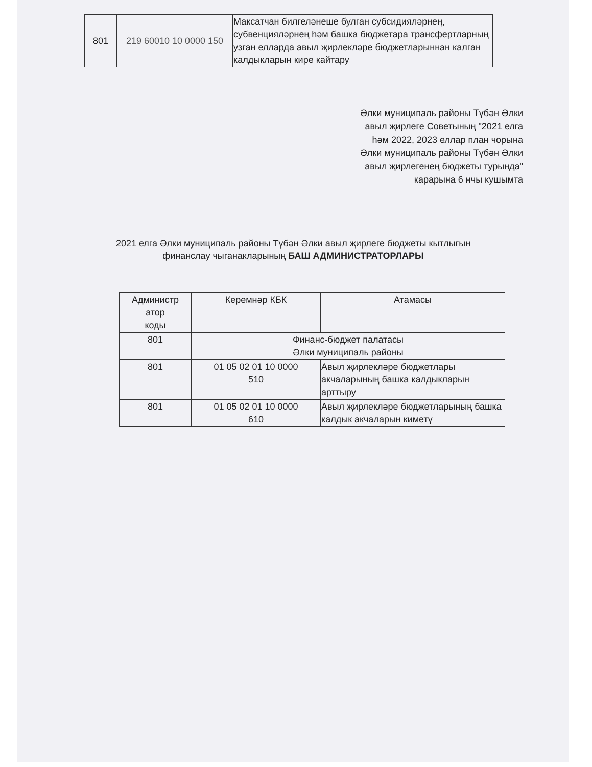| 801 | 219 60010 10 0000 150 | Максатчан билгеләнеше булган субсидияләрнең, субвенцияләрнең һәм башка бюджетара трансфертларның узган елларда авыл җирлекләре бюджетларыннан калган калдыкларын кире кайтару |
Әлки муниципаль районы Түбән Әлки
авыл җирлеге Советының "2021 елга
һәм 2022, 2023 еллар план чорына
Әлки муниципаль районы Түбән Әлки
авыл җирлегенең бюджеты турында"
карарына 6 нчы кушымта
2021 елга Әлки муниципаль районы Түбән Әлки авыл җирлеге бюджеты кытлыгын
финанслау чыганакларының БАШ АДМИНИСТРАТОРЛАРЫ
| Администр атор коды | Керемнәр КБК | Атамасы |
| --- | --- | --- |
| 801 | Финанс-бюджет палатасы Әлки муниципаль районы | |
| 801 | 01 05 02 01 10 0000 510 | Авыл җирлекләре бюджетлары акчаларының башка калдыкларын арттыру |
| 801 | 01 05 02 01 10 0000 610 | Авыл җирлекләре бюджетларының башка калдык акчаларын киметү |